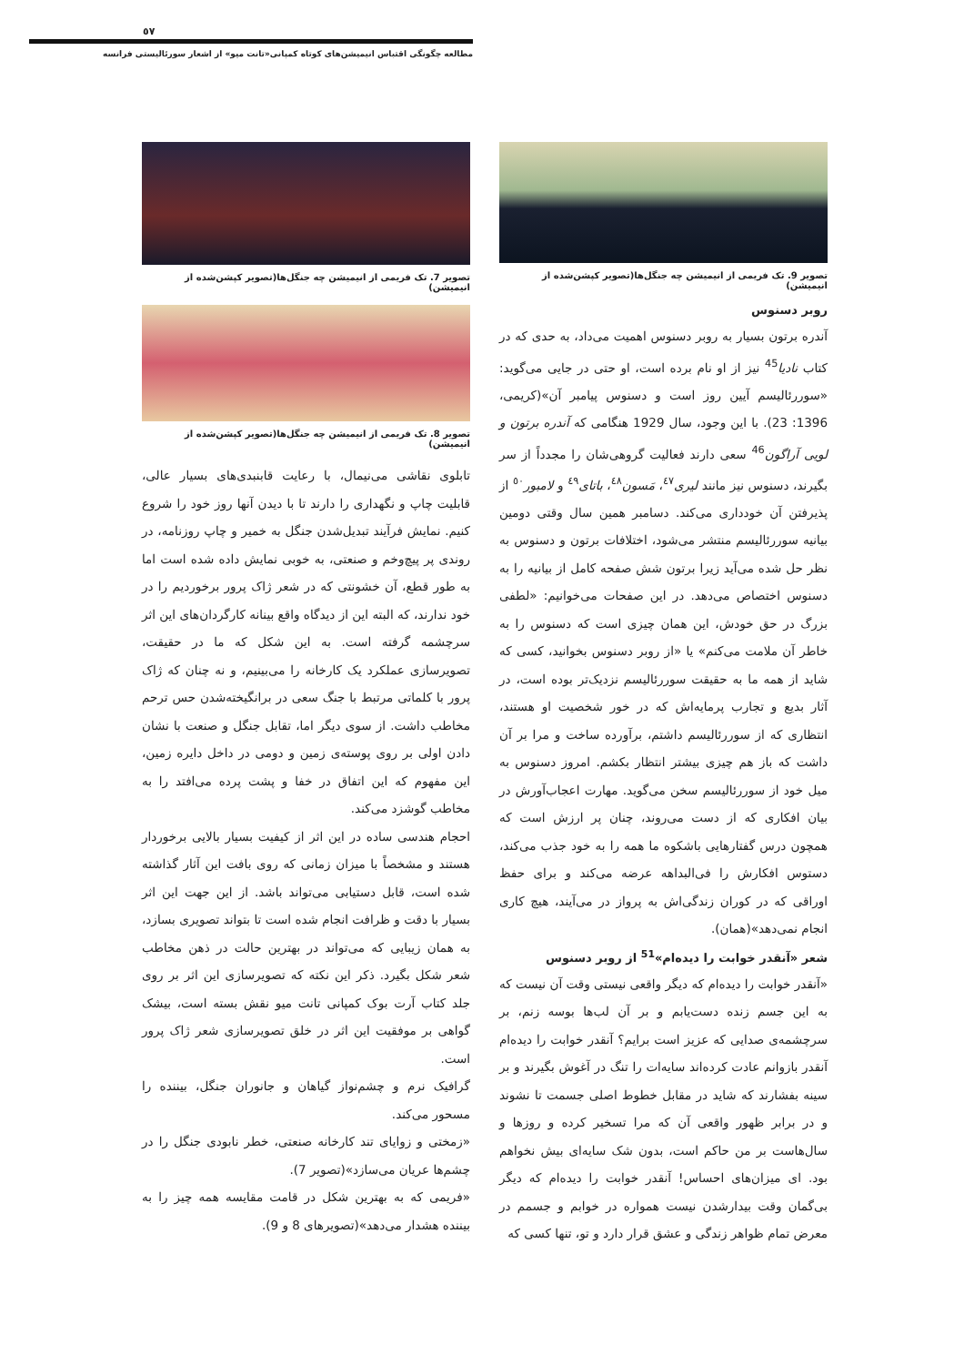٥٧
مطالعه چگونگی اقتباس انیمیشن‌های کوتاه کمپانی«تانت میو» از اشعار سورئالیستی فرانسه
تصویر 7. تک فریمی از انیمیشن چه جنگل‌ها(تصویر کپشن‌شده از انیمیشن)
تصویر 8. تک فریمی از انیمیشن چه جنگل‌ها(تصویر کپشن‌شده از انیمیشن)
تابلوی نقاشی می‌نیمال، با رعایت قابنبدی‌های بسیار عالی، قابلیت چاپ و نگهداری را دارند تا با دیدن آنها روز خود را شروع کنیم. نمایش فرآیند تبدیل‌شدن جنگل به خمیر و چاپ روزنامه، در روندی پر پیچ‌وخم و صنعتی، به خوبی نمایش داده شده است اما به طور قطع، آن خشونتی که در شعر ژاک پرور برخوردیم را در خود ندارند، که البته این از دیدگاه واقع بینانه کارگردان‌های این اثر سرچشمه گرفته است. به این شکل که ما در حقیقت، تصویرسازی عملکرد یک کارخانه را می‌بینیم، و نه چنان که ژاک پرور با کلماتی مرتبط با جنگ سعی در برانگیخته‌شدن حس ترحم مخاطب داشت. از سوی دیگر اما، تقابل جنگل و صنعت با نشان دادن اولی بر روی پوسته‌ی زمین و دومی در داخل دایره زمین، این مفهوم که این اتفاق در خفا و پشت پرده می‌افتد را به مخاطب گوشزد می‌کند.
احجام هندسی ساده در این اثر از کیفیت بسیار بالایی برخوردار هستند و مشخصاً با میزان زمانی که روی بافت این آثار گذاشته شده است، قابل دستیابی می‌تواند باشد. از این جهت این اثر بسیار با دقت و ظرافت انجام شده است تا بتواند تصویری بسازد، به همان زیبایی که می‌تواند در بهترین حالت در ذهن مخاطب شعر شکل بگیرد. ذکر این نکته که تصویرسازی این اثر بر روی جلد کتاب آرت بوک کمپانی تانت میو نقش بسته است، بیشک گواهی بر موفقیت این اثر در خلق تصویرسازی شعر ژاک پرور است.
گرافیک نرم و چشم‌نواز گیاهان و جانوران جنگل، بیننده را مسحور می‌کند.
«زمختی و زوایای تند کارخانه صنعتی، خطر نابودی جنگل را در چشم‌ها عریان می‌سازد»(تصویر 7).
«فریمی که به بهترین شکل در قامت مقایسه همه چیز را به بیننده هشدار می‌دهد»(تصویرهای 8 و 9).
تصویر 9. تک فریمی از انیمیشن چه جنگل‌ها(تصویر کپشن‌شده از انیمیشن)
روبر دسنوس
آندره برتون بسیار به روبر دسنوس اهمیت می‌داد، به حدی که در کتاب نادیا<sup>45</sup> نیز از او نام برده است، او حتی در جایی می‌گوید: «سوررئالیسم آیین روز است و دسنوس پیامبر آن»(کریمی، 1396: 23). با این وجود، سال 1929 هنگامی که آندره برتون و لویی آراگون<sup>46</sup> سعی دارند فعالیت گروهی‌شان را مجدداً از سر بگیرند، دسنوس نیز مانند لیری<sup>٤٧</sup>، مَسون<sup>٤٨</sup>، باتای<sup>٤٩</sup> و لامبور<sup>٥٠</sup> از پذیرفتن آن خودداری می‌کند. دسامبر همین سال وقتی دومین بیانیه سوررئالیسم منتشر می‌شود، اختلافات برتون و دسنوس به نظر حل شده می‌آید زیرا برتون شش صفحه کامل از بیانیه را به دسنوس اختصاص می‌دهد. در این صفحات می‌خوانیم: «لطفی بزرگ در حق خودش، این همان چیزی است که دسنوس را به خاطر آن ملامت می‌کنم» یا «از روبر دسنوس بخوانید، کسی که شاید از همه ما به حقیقت سوررئالیسم نزدیک‌تر بوده است، در آثار بدیع و تجارب پرمایه‌اش که در خور شخصیت او هستند، انتظاری که از سوررئالیسم داشتم، برآورده ساخت و مرا بر آن داشت که باز هم چیزی بیشتر انتظار بکشم. امروز دسنوس به میل خود از سوررئالیسم سخن می‌گوید. مهارت اعجاب‌آورش در بیان افکاری که از دست می‌روند، چنان پر ارزش است که همچون درس گفتارهایی باشکوه ما همه را به خود جذب می‌کند، دستوس افکارش را فی‌البداهه عرضه می‌کند و برای حفظ اوراقی که در کوران زندگی‌اش به پرواز در می‌آیند، هیچ کاری انجام نمی‌دهد»(همان).
شعر «آنقدر خوابت را دیده‌ام»<sup>51</sup> از روبر دسنوس
«آنقدر خوابت را دیده‌ام که دیگر واقعی نیستی وقت آن نیست که به این جسم زنده دست‌یابم و بر آن لب‌ها بوسه زنم، بر سرچشمه‌ی صدایی که عزیز است برایم؟ آنقدر خوابت را دیده‌ام آنقدر بازوانم عادت کرده‌اند سایه‌ات را تنگ در آغوش بگیرند و بر سینه بفشارند که شاید در مقابل خطوط اصلی جسمت تا نشوند و در برابر ظهور واقعی آن که مرا تسخیر کرده و روزها و سال‌هاست بر من حاکم است، بدون شک سایه‌ای بیش نخواهم بود. ای میزان‌های احساس! آنقدر خوابت را دیده‌ام که دیگر بی‌گمان وقت بیدارشدن نیست همواره در خوابم و جسمم در معرض تمام ظواهر زندگی و عشق قرار دارد و تو، تنها کسی که